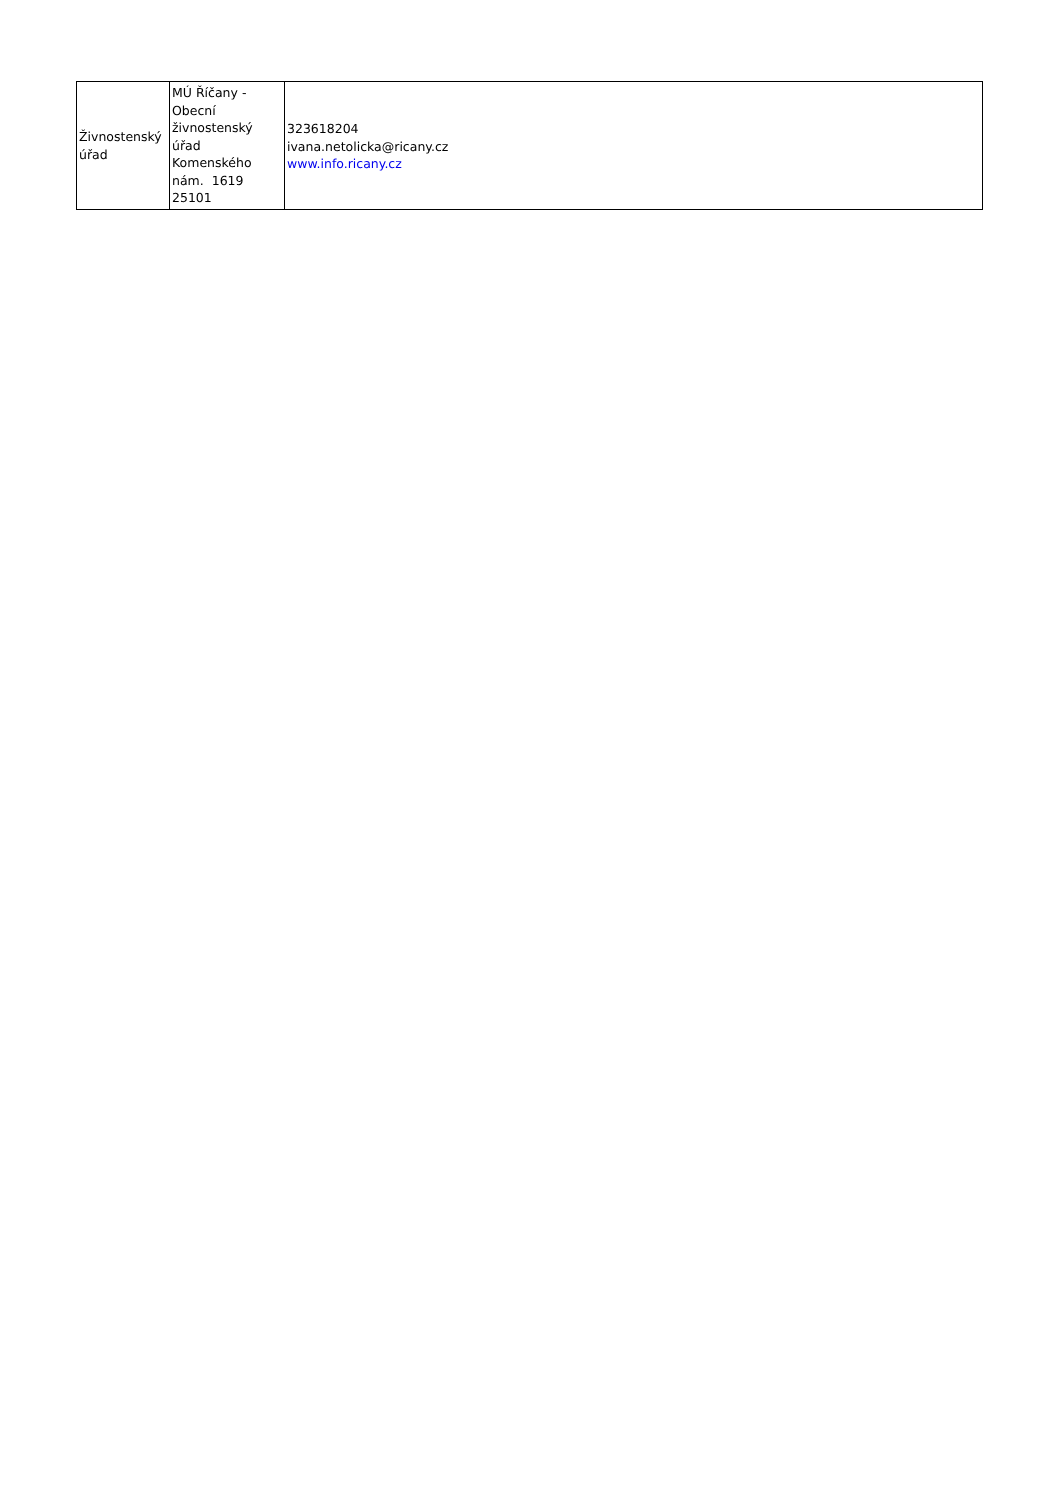| Živnostenský úřad | MÚ Říčany - Obecní živnostenský úřad Komenského nám. 1619 25101 | 323618204 ivana.netolicka@ricany.cz www.info.ricany.cz |